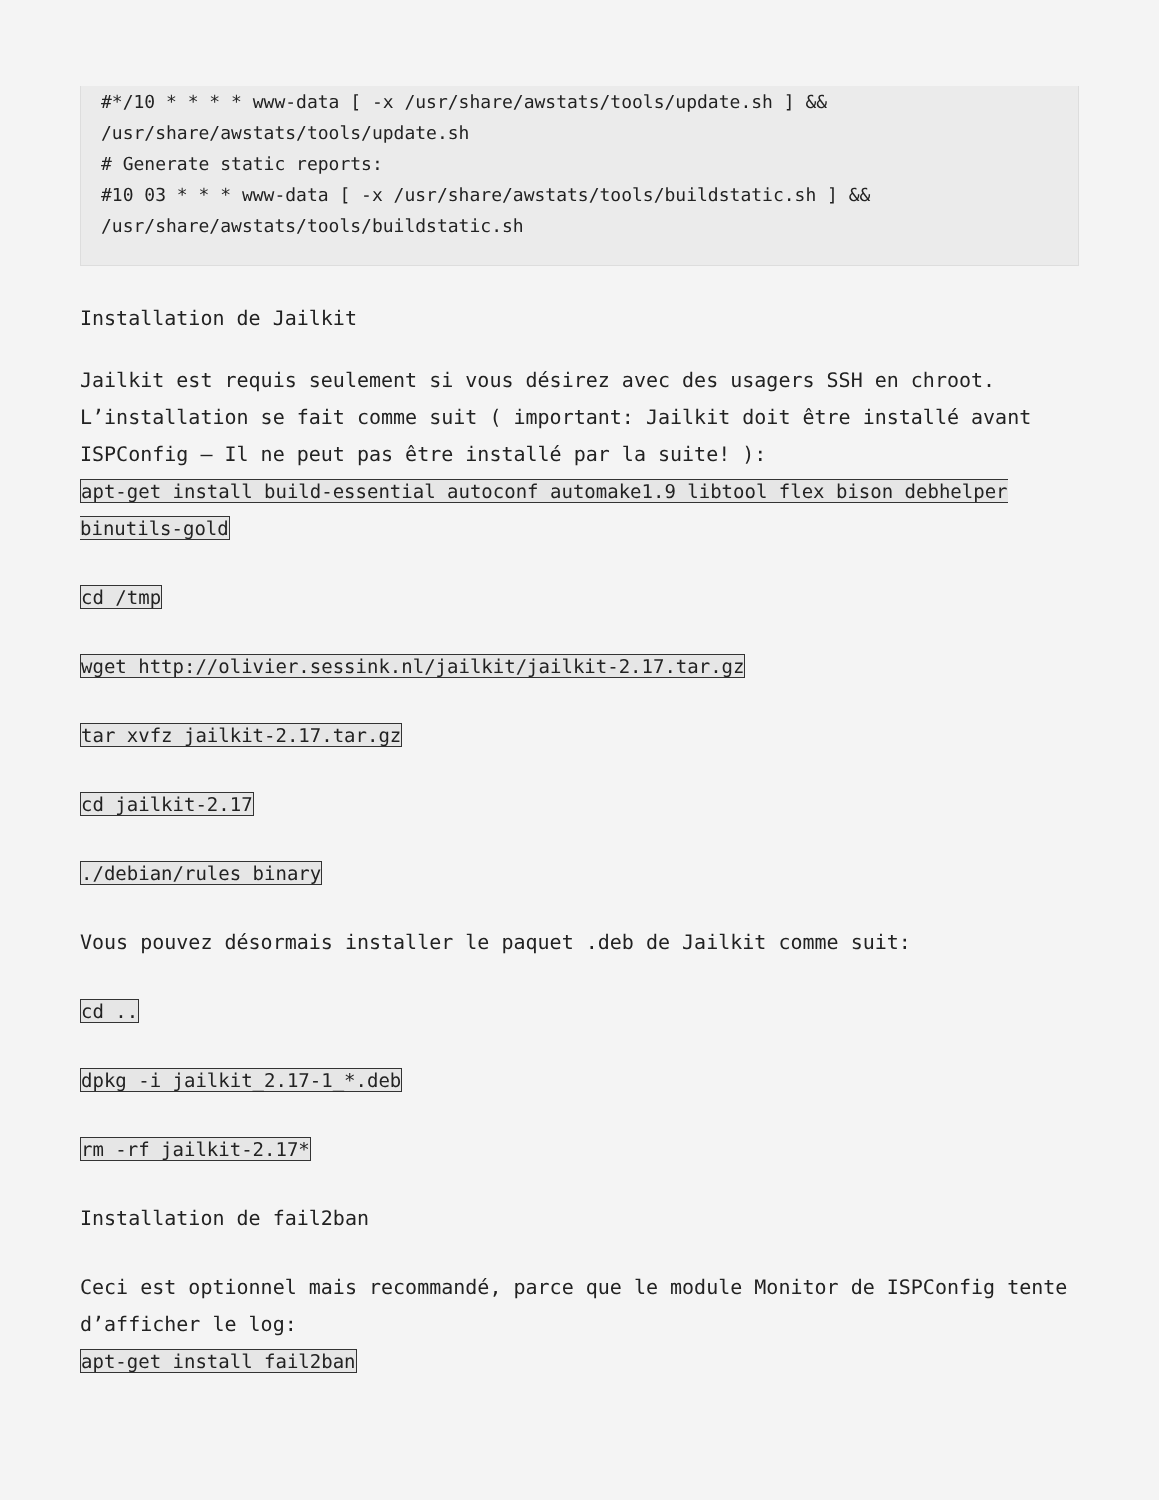#*/10 * * * * www-data [ -x /usr/share/awstats/tools/update.sh ] &&
/usr/share/awstats/tools/update.sh
# Generate static reports:
#10 03 * * * www-data [ -x /usr/share/awstats/tools/buildstatic.sh ] &&
/usr/share/awstats/tools/buildstatic.sh
Installation de Jailkit
Jailkit est requis seulement si vous désirez avec des usagers SSH en chroot. L’installation se fait comme suit ( important: Jailkit doit être installé avant ISPConfig – Il ne peut pas être installé par la suite! ):
apt-get install build-essential autoconf automake1.9 libtool flex bison debhelper binutils-gold
cd /tmp
wget http://olivier.sessink.nl/jailkit/jailkit-2.17.tar.gz
tar xvfz jailkit-2.17.tar.gz
cd jailkit-2.17
./debian/rules binary
Vous pouvez désormais installer le paquet .deb de Jailkit comme suit:
cd ..
dpkg -i jailkit_2.17-1_*.deb
rm -rf jailkit-2.17*
Installation de fail2ban
Ceci est optionnel mais recommandé, parce que le module Monitor de ISPConfig tente d’afficher le log:
apt-get install fail2ban